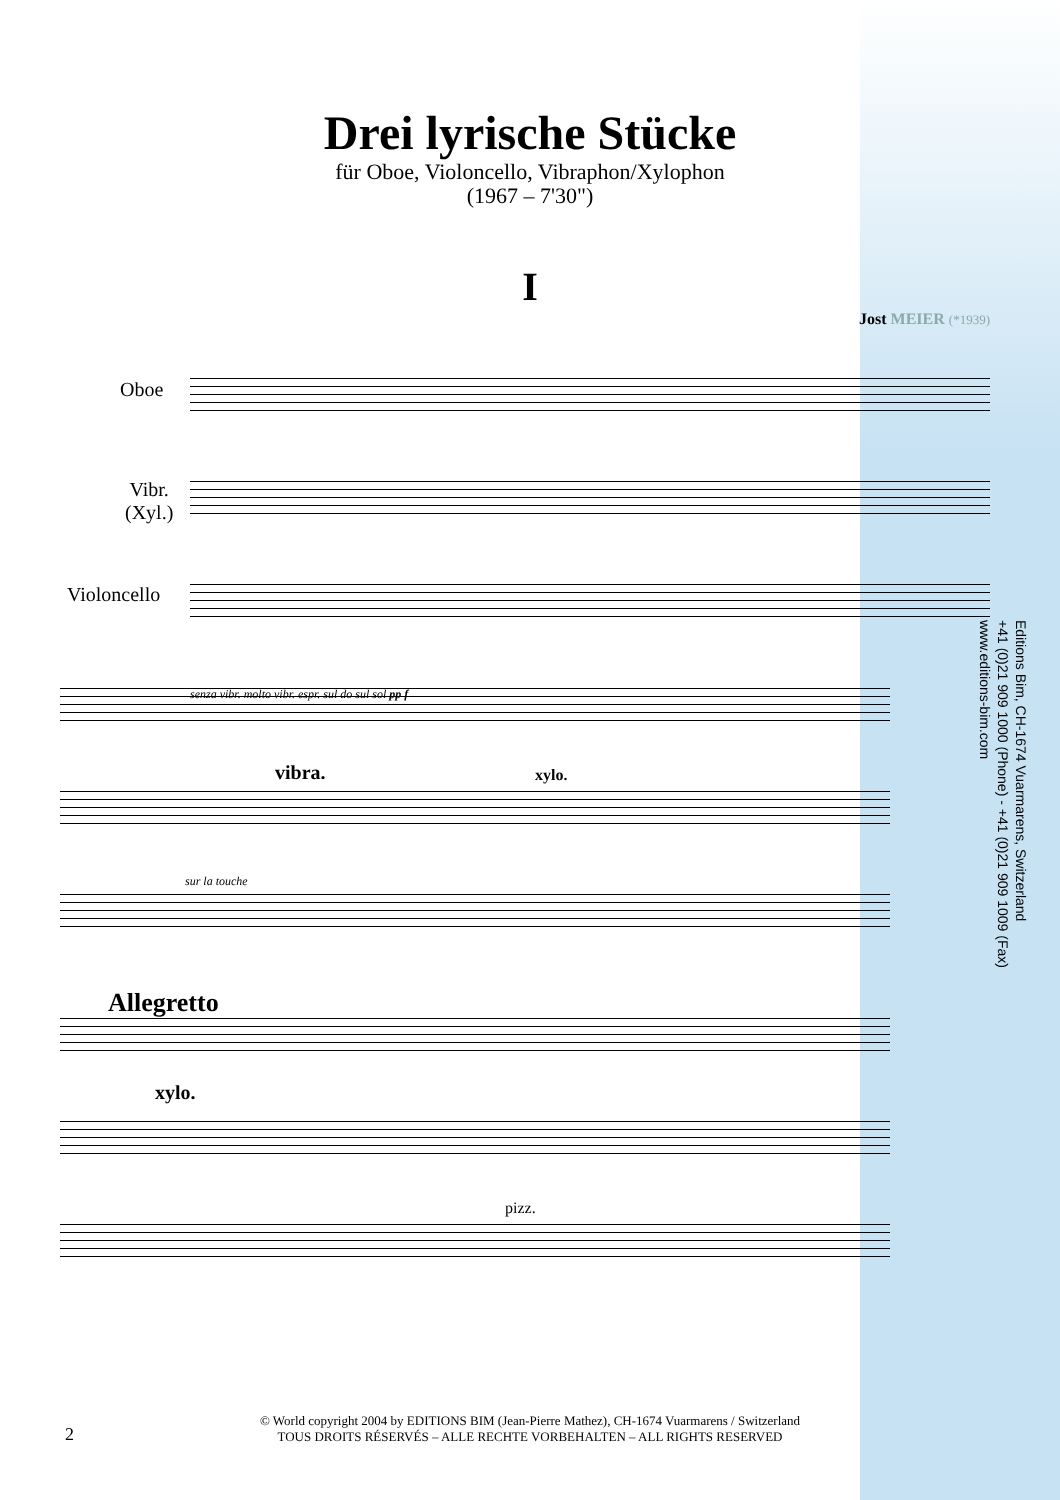Drei lyrische Stücke
für Oboe, Violoncello, Vibraphon/Xylophon
(1967 – 7'30")
I
Jost MEIER (*1939)
Oboe
Vibr.
(Xyl.)
Violoncello
senza vibr. molto vibr. espr. sul do sul sol pp f
vibra. xylo.
sur la touche
Allegretto
xylo.
pizz.
Editions Bim, CH-1674 Vuarmarens, Switzerland
+41 (0)21 909 1000 (Phone) - +41 (0)21 909 1009 (Fax)
www.editions-bim.com
2
© World copyright 2004 by EDITIONS BIM (Jean-Pierre Mathez), CH-1674 Vuarmarens / Switzerland
TOUS DROITS RÉSERVÉS – ALLE RECHTE VORBEHALTEN – ALL RIGHTS RESERVED